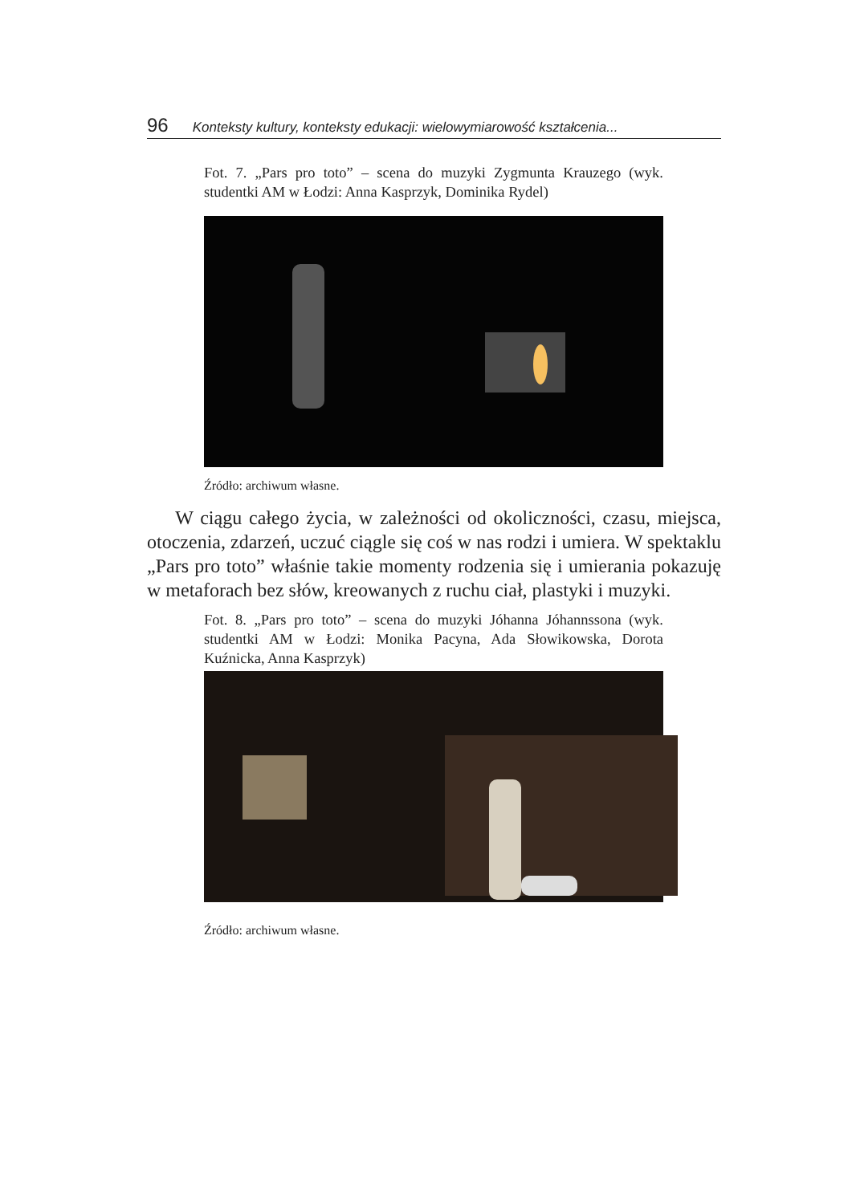96 Konteksty kultury, konteksty edukacji: wielowymiarowość kształcenia...
Fot. 7. „Pars pro toto” – scena do muzyki Zygmunta Krauzego (wyk. studentki AM w Łodzi: Anna Kasprzyk, Dominika Rydel)
Źródło: archiwum własne.
W ciągu całego życia, w zależności od okoliczności, czasu, miejsca, otoczenia, zdarzeń, uczuć ciągle się coś w nas rodzi i umiera. W spektaklu „Pars pro toto” właśnie takie momenty rodzenia się i umierania pokazuję w metaforach bez słów, kreowanych z ruchu ciał, plastyki i muzyki.
Fot. 8. „Pars pro toto” – scena do muzyki Jóhanna Jóhannssona (wyk. studentki AM w Łodzi: Monika Pacyna, Ada Słowikowska, Dorota Kuźnicka, Anna Kasprzyk)
Źródło: archiwum własne.